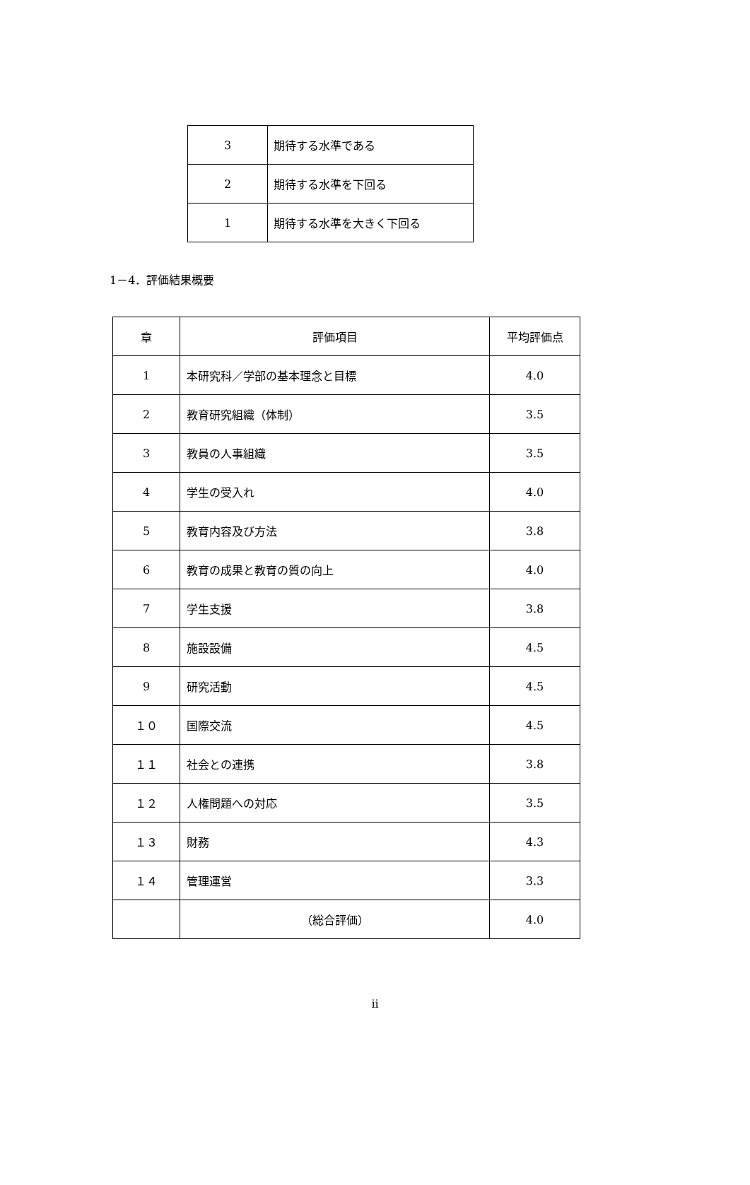| 3 | 期待する水準である |
| 2 | 期待する水準を下回る |
| 1 | 期待する水準を大きく下回る |
1－4．評価結果概要
| 章 | 評価項目 | 平均評価点 |
| --- | --- | --- |
| 1 | 本研究科／学部の基本理念と目標 | 4.0 |
| 2 | 教育研究組織（体制） | 3.5 |
| 3 | 教員の人事組織 | 3.5 |
| 4 | 学生の受入れ | 4.0 |
| 5 | 教育内容及び方法 | 3.8 |
| 6 | 教育の成果と教育の質の向上 | 4.0 |
| 7 | 学生支援 | 3.8 |
| 8 | 施設設備 | 4.5 |
| 9 | 研究活動 | 4.5 |
| １０ | 国際交流 | 4.5 |
| １１ | 社会との連携 | 3.8 |
| １２ | 人権問題への対応 | 3.5 |
| １３ | 財務 | 4.3 |
| １４ | 管理運営 | 3.3 |
| | （総合評価） | 4.0 |
ii